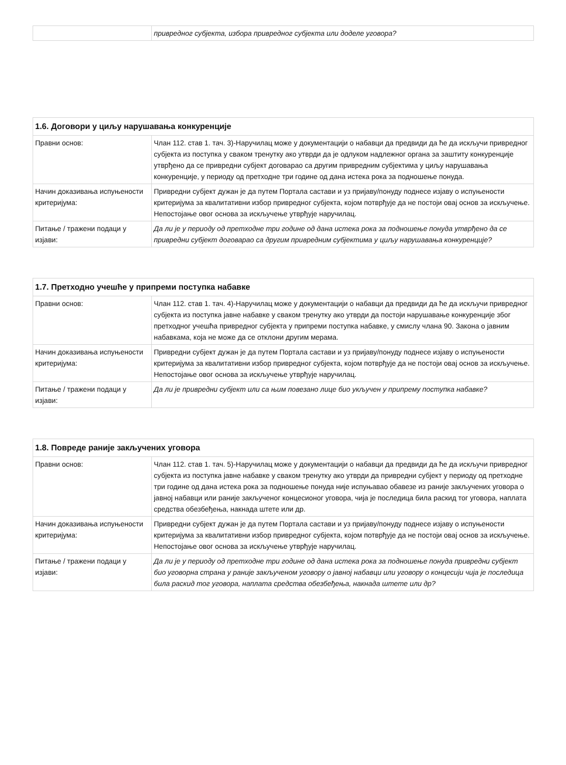| | привредног субјекта, избора привредног субјекта или доделе уговора? |
| 1.6. Договори у циљу нарушавања конкуренције | |
| --- | --- |
| Правни основ: | Члан 112. став 1. тач. 3)-Наручилац може у документацији о набавци да предвиди да ће да искључи привредног субјекта из поступка у сваком тренутку ако утврди да је одлуком надлежног органа за заштиту конкуренције утврђено да се привредни субјект договарао са другим привредним субјектима у циљу нарушавања конкуренције, у периоду од претходне три године од дана истека рока за подношење понуда. |
| Начин доказивања испуњености критеријума: | Привредни субјект дужан је да путем Портала састави и уз пријаву/понуду поднесе изјаву о испуњености критеријума за квалитативни избор привредног субјекта, којом потврђује да не постоји овај основ за искључење. Непостојање овог основа за искључење утврђује наручилац. |
| Питање / тражени подаци у изјави: | Да ли је у периоду од претходне три године од дана истека рока за подношење понуда утврђено да се привредни субјект договарао са другим привредним субјектима у циљу нарушавања конкуренције? |
| 1.7. Претходно учешће у припреми поступка набавке | |
| --- | --- |
| Правни основ: | Члан 112. став 1. тач. 4)-Наручилац може у документацији о набавци да предвиди да ће да искључи привредног субјекта из поступка јавне набавке у сваком тренутку ако утврди да постоји нарушавање конкуренције због претходног учешћа привредног субјекта у припреми поступка набавке, у смислу члана 90. Закона о јавним набавкама, која не може да се отклони другим мерама. |
| Начин доказивања испуњености критеријума: | Привредни субјект дужан је да путем Портала састави и уз пријаву/понуду поднесе изјаву о испуњености критеријума за квалитативни избор привредног субјекта, којом потврђује да не постоји овај основ за искључење. Непостојање овог основа за искључење утврђује наручилац. |
| Питање / тражени подаци у изјави: | Да ли је привредни субјект или са њим повезано лице био укључен у припрему поступка набавке? |
| 1.8. Повреде раније закључених уговора | |
| --- | --- |
| Правни основ: | Члан 112. став 1. тач. 5)-Наручилац може у документацији о набавци да предвиди да ће да искључи привредног субјекта из поступка јавне набавке у сваком тренутку ако утврди да привредни субјект у периоду од претходне три године од дана истека рока за подношење понуда није испуњавао обавезе из раније закључених уговора о јавној набавци или раније закљученог концесионог уговора, чија је последица била раскид тог уговора, наплата средства обезбеђења, накнада штете или др. |
| Начин доказивања испуњености критеријума: | Привредни субјект дужан је да путем Портала састави и уз пријаву/понуду поднесе изјаву о испуњености критеријума за квалитативни избор привредног субјекта, којом потврђује да не постоји овај основ за искључење. Непостојање овог основа за искључење утврђује наручилац. |
| Питање / тражени подаци у изјави: | Да ли је у периоду од претходне три године од дана истека рока за подношење понуда привредни субјект био уговорна страна у раније закљученом уговору о јавној набавци или уговору о концесији чија је последица била раскид тог уговора, наплата средства обезбеђења, накнада штете или др? |